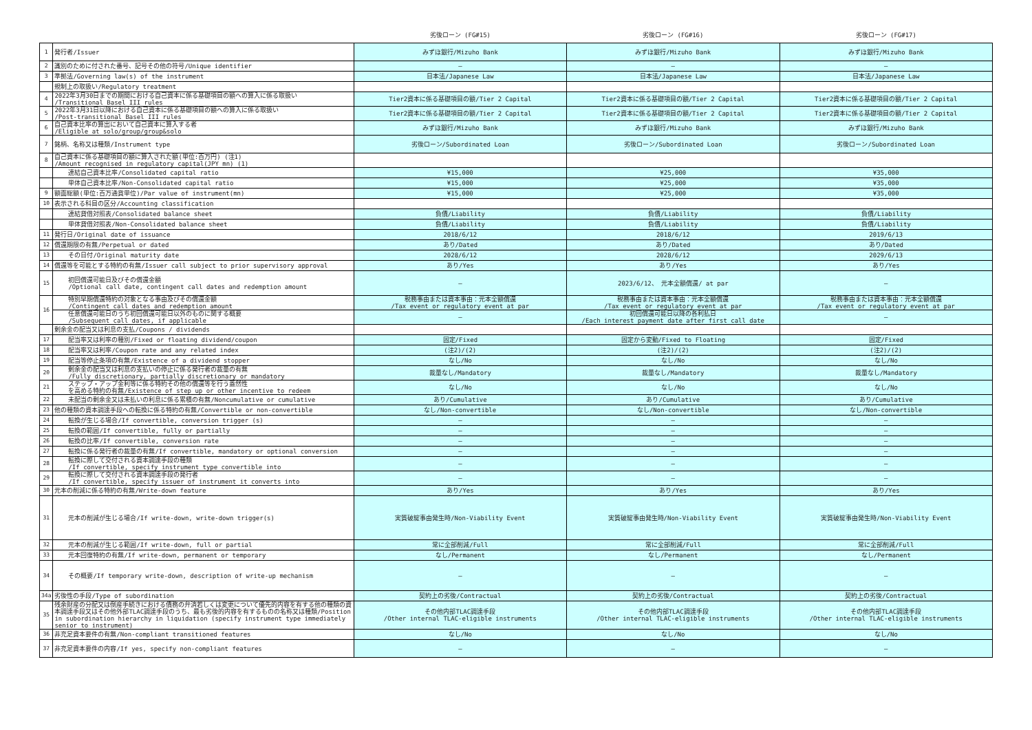| | | 劣後ローン (FG#15) | 劣後ローン (FG#16) | 劣後ローン (FG#17) |
| --- | --- | --- | --- | --- |
| 1 | 発行者/Issuer | みずほ銀行/Mizuho Bank | みずほ銀行/Mizuho Bank | みずほ銀行/Mizuho Bank |
| 2 | 識別のために付された番号、記号その他の符号/Unique identifier | — | — | — |
| 3 | 準拠法/Governing law(s) of the instrument | 日本法/Japanese Law | 日本法/Japanese Law | 日本法/Japanese Law |
| | 規制上の取扱い/Regulatory treatment | | | |
| 4 | 2022年3月30日までの期間における自己資本に係る基礎項目の額への算入に係る取扱い /Transitional Basel III rules | Tier2資本に係る基礎項目の額/Tier 2 Capital | Tier2資本に係る基礎項目の額/Tier 2 Capital | Tier2資本に係る基礎項目の額/Tier 2 Capital |
| 5 | 2022年3月31日以降における自己資本に係る基礎項目の額への算入に係る取扱い /Post-transitional Basel III rules | Tier2資本に係る基礎項目の額/Tier 2 Capital | Tier2資本に係る基礎項目の額/Tier 2 Capital | Tier2資本に係る基礎項目の額/Tier 2 Capital |
| 6 | 自己資本比率の算出において自己資本に算入する者 /Eligible at solo/group/group&solo | みずほ銀行/Mizuho Bank | みずほ銀行/Mizuho Bank | みずほ銀行/Mizuho Bank |
| 7 | 銘柄、名称又は種類/Instrument type | 劣後ローン/Subordinated Loan | 劣後ローン/Subordinated Loan | 劣後ローン/Subordinated Loan |
| 8 | 自己資本に係る基礎項目の額に算入された額(単位:百万円) (注1) /Amount recognised in regulatory capital(JPY mn) (1) | | | |
| | 連結自己資本比率/Consolidated capital ratio | ¥15,000 | ¥25,000 | ¥35,000 |
| | 単体自己資本比率/Non-Consolidated capital ratio | ¥15,000 | ¥25,000 | ¥35,000 |
| 9 | 額面総額(単位:百万通貨単位)/Par value of instrument(mn) | ¥15,000 | ¥25,000 | ¥35,000 |
| 10 | 表示される科目の区分/Accounting classification | | | |
| | 連結貸借対照表/Consolidated balance sheet | 負債/Liability | 負債/Liability | 負債/Liability |
| | 単体貸借対照表/Non-Consolidated balance sheet | 負債/Liability | 負債/Liability | 負債/Liability |
| 11 | 発行日/Original date of issuance | 2018/6/12 | 2018/6/12 | 2019/6/13 |
| 12 | 償還期限の有無/Perpetual or dated | あり/Dated | あり/Dated | あり/Dated |
| 13 | その日付/Original maturity date | 2028/6/12 | 2028/6/12 | 2029/6/13 |
| 14 | 償還等を可能とする特約の有無/Issuer call subject to prior supervisory approval | あり/Yes | あり/Yes | あり/Yes |
| 15 | 初回償還可能日及びその償還金額 /Optional call date, contingent call dates and redemption amount | — | 2023/6/12、 元本全額償還/ at par | — |
| 16 | 特別早期償還特約の対象となる事由及びその償還金額 /Contingent call dates and redemption amount | 税務事由または資本事由：元本全額償還 /Tax event or regulatory event at par | 税務事由または資本事由：元本全額償還 /Tax event or regulatory event at par | 税務事由または資本事由：元本全額償還 /Tax event or regulatory event at par |
| | 任意償還可能日のうち初回償還可能日以外のものに関する概要 /Subsequent call dates, if applicable | — | 初回償還可能日以降の各利払日 /Each interest payment date after first call date | — |
| | 剰余金の配当又は利息の支払/Coupons / dividends | | | |
| 17 | 配当率又は利率の種別/Fixed or floating dividend/coupon | 固定/Fixed | 固定から変動/Fixed to Floating | 固定/Fixed |
| 18 | 配当率又は利率/Coupon rate and any related index | (注2)/(2) | (注2)/(2) | (注2)/(2) |
| 19 | 配当等停止条項の有無/Existence of a dividend stopper | なし/No | なし/No | なし/No |
| 20 | 剰余金の配当又は利息の支払いの停止に係る発行者の裁量の有無 /Fully discretionary, partially discretionary or mandatory | 裁量なし/Mandatory | 裁量なし/Mandatory | 裁量なし/Mandatory |
| 21 | ステップ・アップ金利等に係る特約その他の償還等を行う蓋然性 を高める特約の有無/Existence of step up or other incentive to redeem | なし/No | なし/No | なし/No |
| 22 | 未配当の剰余金又は未払いの利息に係る累積の有無/Noncumulative or cumulative | あり/Cumulative | あり/Cumulative | あり/Cumulative |
| 23 | 他の種類の資本調達手段への転換に係る特約の有無/Convertible or non-convertible | なし/Non-convertible | なし/Non-convertible | なし/Non-convertible |
| 24 | 転換が生じる場合/If convertible, conversion trigger (s) | — | — | — |
| 25 | 転換の範囲/If convertible, fully or partially | — | — | — |
| 26 | 転換の比率/If convertible, conversion rate | — | — | — |
| 27 | 転換に係る発行者の裁量の有無/If convertible, mandatory or optional conversion | — | — | — |
| 28 | 転換に際して交付される資本調達手段の種類 /If convertible, specify instrument type convertible into | — | — | — |
| 29 | 転換に際して交付される資本調達手段の発行者 /If convertible, specify issuer of instrument it converts into | — | — | — |
| 30 | 元本の削減に係る特約の有無/Write-down feature | あり/Yes | あり/Yes | あり/Yes |
| 31 | 元本の削減が生じる場合/If write-down, write-down trigger(s) | 実質破綻事由発生時/Non-Viability Event | 実質破綻事由発生時/Non-Viability Event | 実質破綻事由発生時/Non-Viability Event |
| 32 | 元本の削減が生じる範囲/If write-down, full or partial | 常に全部削減/Full | 常に全部削減/Full | 常に全部削減/Full |
| 33 | 元本回復特約の有無/If write-down, permanent or temporary | なし/Permanent | なし/Permanent | なし/Permanent |
| 34 | その概要/If temporary write-down, description of write-up mechanism | — | — | — |
| 34a | 劣後性の手段/Type of subordination | 契約上の劣後/Contractual | 契約上の劣後/Contractual | 契約上の劣後/Contractual |
| 35 | 残余財産の分配又は倒産手続きにおける債務の弁済若しくは変更について優先的内容を有する他の種類の資本調達手段又はその他外部TLAC調達手段のうち、最も劣後的内容を有するものの名称又は種類/Position in subordination hierarchy in liquidation (specify instrument type immediately senior to instrument) | その他内部TLAC調達手段 /Other internal TLAC-eligible instruments | その他内部TLAC調達手段 /Other internal TLAC-eligible instruments | その他内部TLAC調達手段 /Other internal TLAC-eligible instruments |
| 36 | 非充足資本要件の有無/Non-compliant transitioned features | なし/No | なし/No | なし/No |
| 37 | 非充足資本要件の内容/If yes, specify non-compliant features | — | — | — |